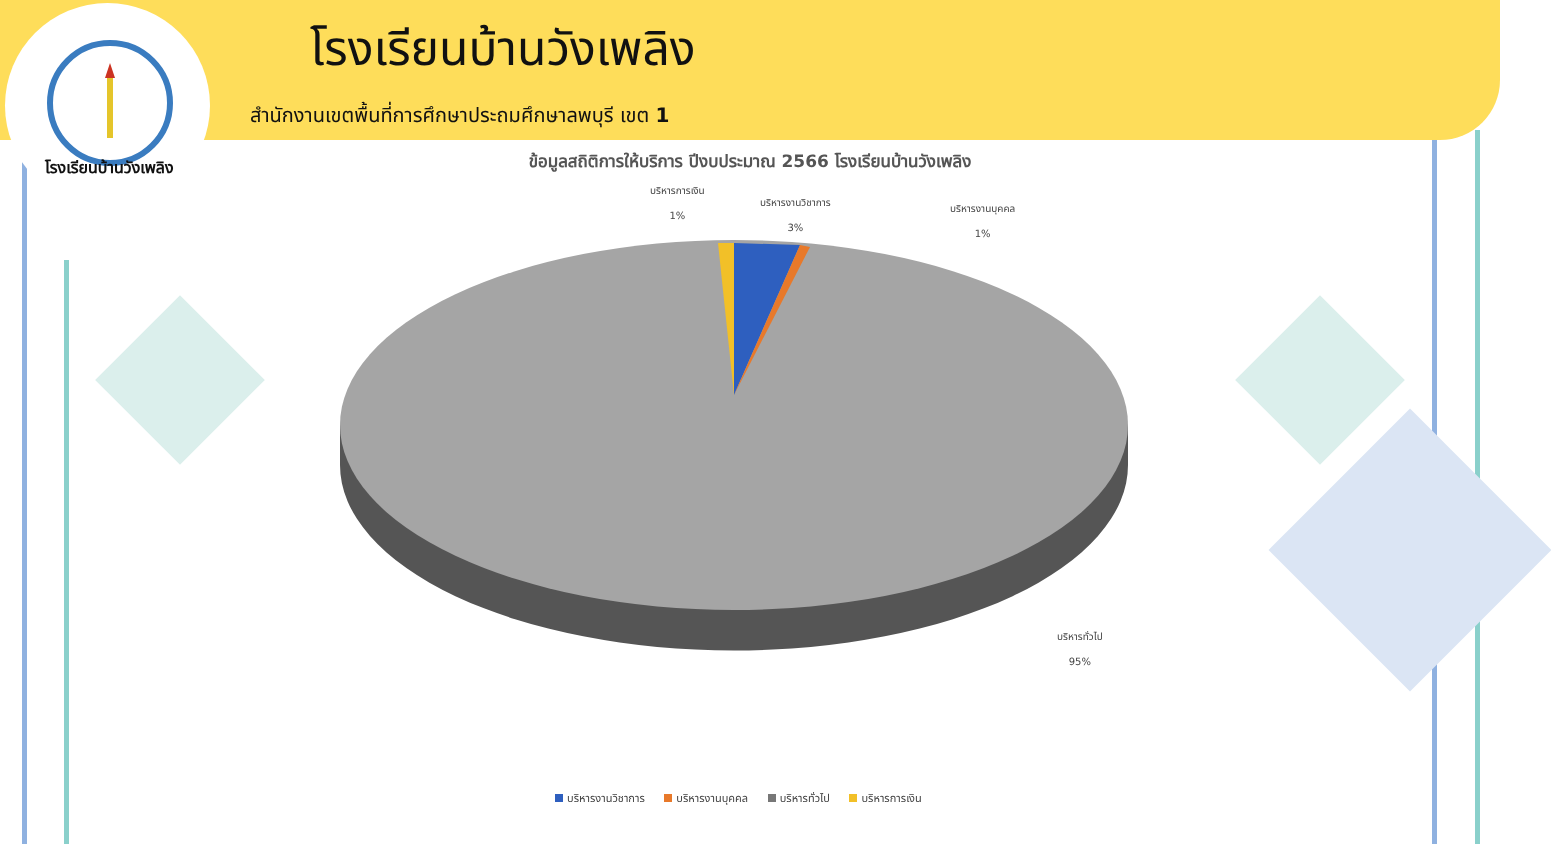โรงเรียนบ้านวังเพลิง
โรงเรียนบ้านวังเพลิง
สำนักงานเขตพื้นที่การศึกษาประถมศึกษาลพบุรี เขต 1
ข้อมูลสถิติการให้บริการ ปีงบประมาณ 2566 โรงเรียนบ้านวังเพลิง
บริหารการเงิน
1%
บริหารงานวิชาการ
3%
บริหารงานบุคคล
1%
บริหารทั่วไป
95%
บริหารงานวิชาการ บริหารงานบุคคล บริหารทั่วไป บริหารการเงิน